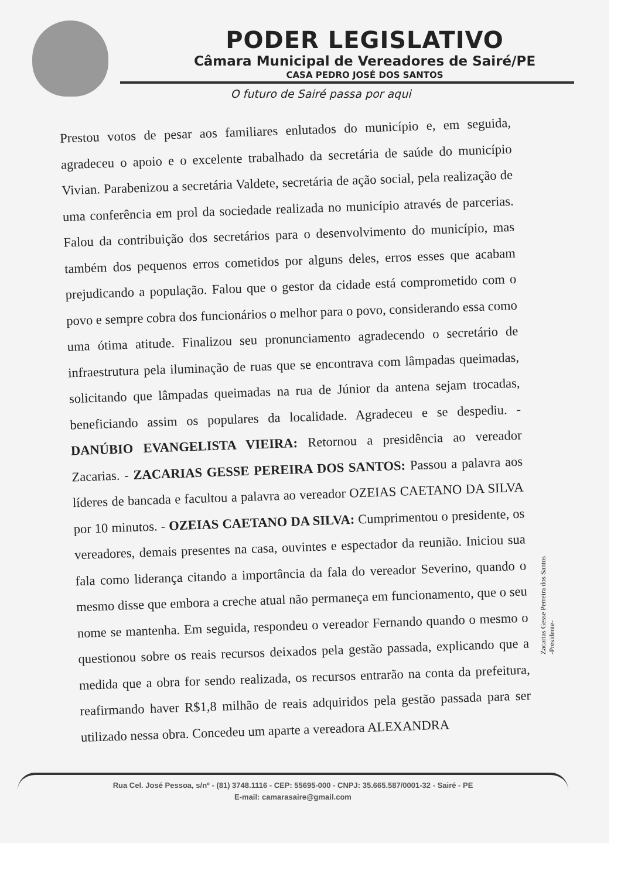PODER LEGISLATIVO
Câmara Municipal de Vereadores de Sairé/PE
CASA PEDRO JOSÉ DOS SANTOS
O futuro de Sairé passa por aqui
Prestou votos de pesar aos familiares enlutados do município e, em seguida, agradeceu o apoio e o excelente trabalhado da secretária de saúde do município Vivian. Parabenizou a secretária Valdete, secretária de ação social, pela realização de uma conferência em prol da sociedade realizada no município através de parcerias. Falou da contribuição dos secretários para o desenvolvimento do município, mas também dos pequenos erros cometidos por alguns deles, erros esses que acabam prejudicando a população. Falou que o gestor da cidade está comprometido com o povo e sempre cobra dos funcionários o melhor para o povo, considerando essa como uma ótima atitude. Finalizou seu pronunciamento agradecendo o secretário de infraestrutura pela iluminação de ruas que se encontrava com lâmpadas queimadas, solicitando que lâmpadas queimadas na rua de Júnior da antena sejam trocadas, beneficiando assim os populares da localidade. Agradeceu e se despediu. - DANÚBIO EVANGELISTA VIEIRA: Retornou a presidência ao vereador Zacarias. - ZACARIAS GESSE PEREIRA DOS SANTOS: Passou a palavra aos líderes de bancada e facultou a palavra ao vereador OZEIAS CAETANO DA SILVA por 10 minutos. - OZEIAS CAETANO DA SILVA: Cumprimentou o presidente, os vereadores, demais presentes na casa, ouvintes e espectador da reunião. Iniciou sua fala como liderança citando a importância da fala do vereador Severino, quando o mesmo disse que embora a creche atual não permaneça em funcionamento, que o seu nome se mantenha. Em seguida, respondeu o vereador Fernando quando o mesmo o questionou sobre os reais recursos deixados pela gestão passada, explicando que a medida que a obra for sendo realizada, os recursos entrarão na conta da prefeitura, reafirmando haver R$1,8 milhão de reais adquiridos pela gestão passada para ser utilizado nessa obra. Concedeu um aparte a vereadora ALEXANDRA
Zacarias Gesse Perreira dos Santos
-Presidente-
Rua Cel. José Pessoa, s/nº - (81) 3748.1116 - CEP: 55695-000 - CNPJ: 35.665.587/0001-32 - Sairé - PE
E-mail: camarasaire@gmail.com